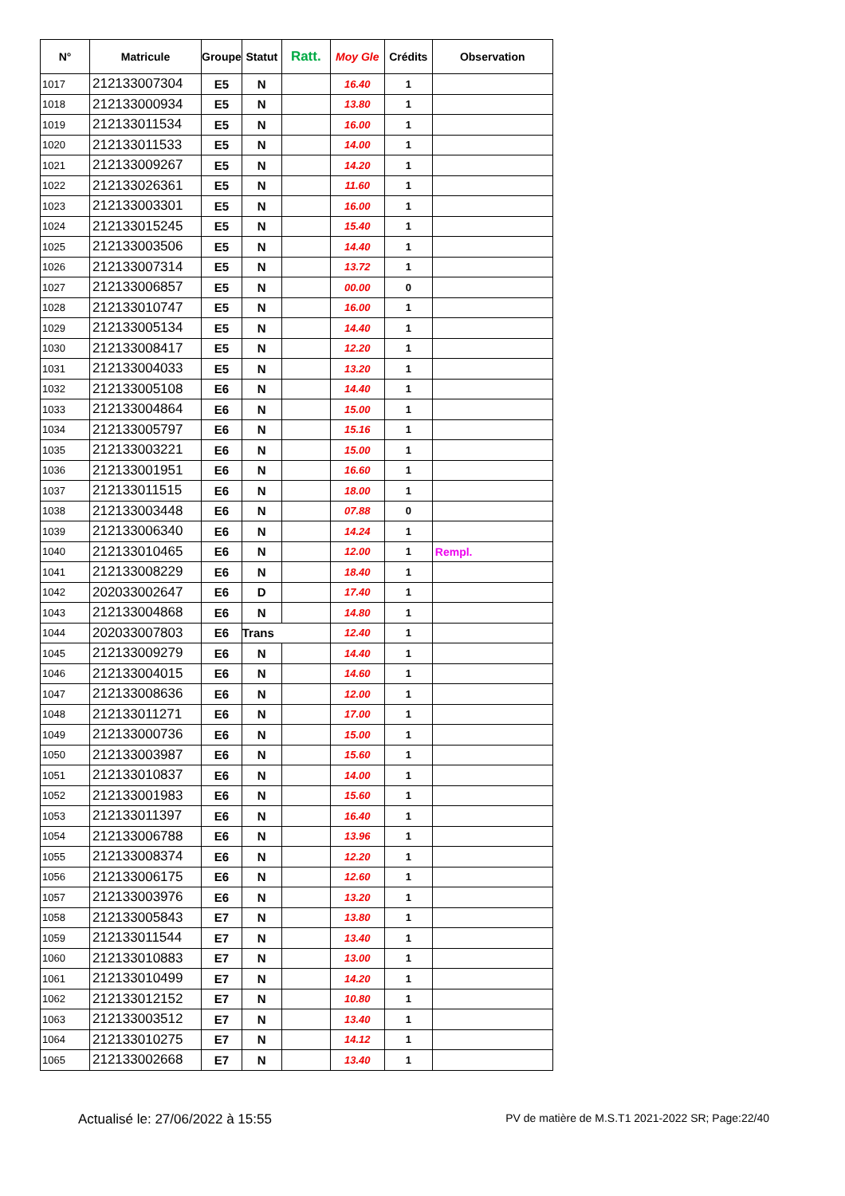| N° | Matricule | Groupe | Statut | Ratt. | Moy Gle | Crédits | Observation |
| --- | --- | --- | --- | --- | --- | --- | --- |
| 1017 | 212133007304 | E5 | N | | 16.40 | 1 | |
| 1018 | 212133000934 | E5 | N | | 13.80 | 1 | |
| 1019 | 212133011534 | E5 | N | | 16.00 | 1 | |
| 1020 | 212133011533 | E5 | N | | 14.00 | 1 | |
| 1021 | 212133009267 | E5 | N | | 14.20 | 1 | |
| 1022 | 212133026361 | E5 | N | | 11.60 | 1 | |
| 1023 | 212133003301 | E5 | N | | 16.00 | 1 | |
| 1024 | 212133015245 | E5 | N | | 15.40 | 1 | |
| 1025 | 212133003506 | E5 | N | | 14.40 | 1 | |
| 1026 | 212133007314 | E5 | N | | 13.72 | 1 | |
| 1027 | 212133006857 | E5 | N | | 00.00 | 0 | |
| 1028 | 212133010747 | E5 | N | | 16.00 | 1 | |
| 1029 | 212133005134 | E5 | N | | 14.40 | 1 | |
| 1030 | 212133008417 | E5 | N | | 12.20 | 1 | |
| 1031 | 212133004033 | E5 | N | | 13.20 | 1 | |
| 1032 | 212133005108 | E6 | N | | 14.40 | 1 | |
| 1033 | 212133004864 | E6 | N | | 15.00 | 1 | |
| 1034 | 212133005797 | E6 | N | | 15.16 | 1 | |
| 1035 | 212133003221 | E6 | N | | 15.00 | 1 | |
| 1036 | 212133001951 | E6 | N | | 16.60 | 1 | |
| 1037 | 212133011515 | E6 | N | | 18.00 | 1 | |
| 1038 | 212133003448 | E6 | N | | 07.88 | 0 | |
| 1039 | 212133006340 | E6 | N | | 14.24 | 1 | |
| 1040 | 212133010465 | E6 | N | | 12.00 | 1 | Rempl. |
| 1041 | 212133008229 | E6 | N | | 18.40 | 1 | |
| 1042 | 202033002647 | E6 | D | | 17.40 | 1 | |
| 1043 | 212133004868 | E6 | N | | 14.80 | 1 | |
| 1044 | 202033007803 | E6 | Trans | | 12.40 | 1 | |
| 1045 | 212133009279 | E6 | N | | 14.40 | 1 | |
| 1046 | 212133004015 | E6 | N | | 14.60 | 1 | |
| 1047 | 212133008636 | E6 | N | | 12.00 | 1 | |
| 1048 | 212133011271 | E6 | N | | 17.00 | 1 | |
| 1049 | 212133000736 | E6 | N | | 15.00 | 1 | |
| 1050 | 212133003987 | E6 | N | | 15.60 | 1 | |
| 1051 | 212133010837 | E6 | N | | 14.00 | 1 | |
| 1052 | 212133001983 | E6 | N | | 15.60 | 1 | |
| 1053 | 212133011397 | E6 | N | | 16.40 | 1 | |
| 1054 | 212133006788 | E6 | N | | 13.96 | 1 | |
| 1055 | 212133008374 | E6 | N | | 12.20 | 1 | |
| 1056 | 212133006175 | E6 | N | | 12.60 | 1 | |
| 1057 | 212133003976 | E6 | N | | 13.20 | 1 | |
| 1058 | 212133005843 | E7 | N | | 13.80 | 1 | |
| 1059 | 212133011544 | E7 | N | | 13.40 | 1 | |
| 1060 | 212133010883 | E7 | N | | 13.00 | 1 | |
| 1061 | 212133010499 | E7 | N | | 14.20 | 1 | |
| 1062 | 212133012152 | E7 | N | | 10.80 | 1 | |
| 1063 | 212133003512 | E7 | N | | 13.40 | 1 | |
| 1064 | 212133010275 | E7 | N | | 14.12 | 1 | |
| 1065 | 212133002668 | E7 | N | | 13.40 | 1 | |
Actualisé le: 27/06/2022 à 15:55 PV de matière de M.S.T1 2021-2022 SR; Page:22/40